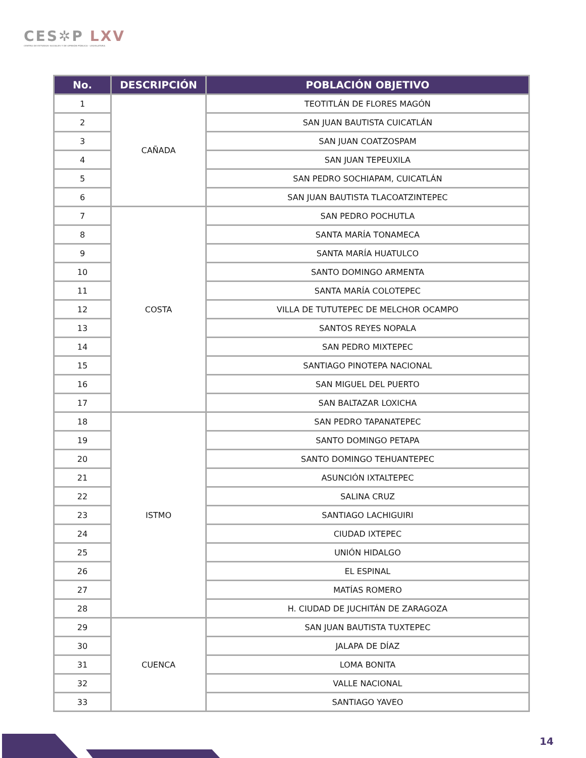CES✲P LXV
CENTRO DE ESTUDIOS SOCIALES Y DE OPINIÓN PÚBLICA · LEGISLATURA
| No. | DESCRIPCIÓN | POBLACIÓN OBJETIVO |
| --- | --- | --- |
| 1 | CAÑADA | TEOTITLÁN DE FLORES MAGÓN |
| 2 | | SAN JUAN BAUTISTA CUICATLÁN |
| 3 | | SAN JUAN COATZOSPAM |
| 4 | | SAN JUAN TEPEUXILA |
| 5 | | SAN PEDRO SOCHIAPAM, CUICATLÁN |
| 6 | | SAN JUAN BAUTISTA TLACOATZINTEPEC |
| 7 | COSTA | SAN PEDRO POCHUTLA |
| 8 | | SANTA MARÍA TONAMECA |
| 9 | | SANTA MARÍA HUATULCO |
| 10 | | SANTO DOMINGO ARMENTA |
| 11 | | SANTA MARÍA COLOTEPEC |
| 12 | | VILLA DE TUTUTEPEC DE MELCHOR OCAMPO |
| 13 | | SANTOS REYES NOPALA |
| 14 | | SAN PEDRO MIXTEPEC |
| 15 | | SANTIAGO PINOTEPA NACIONAL |
| 16 | | SAN MIGUEL DEL PUERTO |
| 17 | | SAN BALTAZAR LOXICHA |
| 18 | ISTMO | SAN PEDRO TAPANATEPEC |
| 19 | | SANTO DOMINGO PETAPA |
| 20 | | SANTO DOMINGO TEHUANTEPEC |
| 21 | | ASUNCIÓN IXTALTEPEC |
| 22 | | SALINA CRUZ |
| 23 | | SANTIAGO LACHIGUIRI |
| 24 | | CIUDAD IXTEPEC |
| 25 | | UNIÓN HIDALGO |
| 26 | | EL ESPINAL |
| 27 | | MATÍAS ROMERO |
| 28 | | H. CIUDAD DE JUCHITÁN DE ZARAGOZA |
| 29 | CUENCA | SAN JUAN BAUTISTA TUXTEPEC |
| 30 | | JALAPA DE DÍAZ |
| 31 | | LOMA BONITA |
| 32 | | VALLE NACIONAL |
| 33 | | SANTIAGO YAVEO |
14